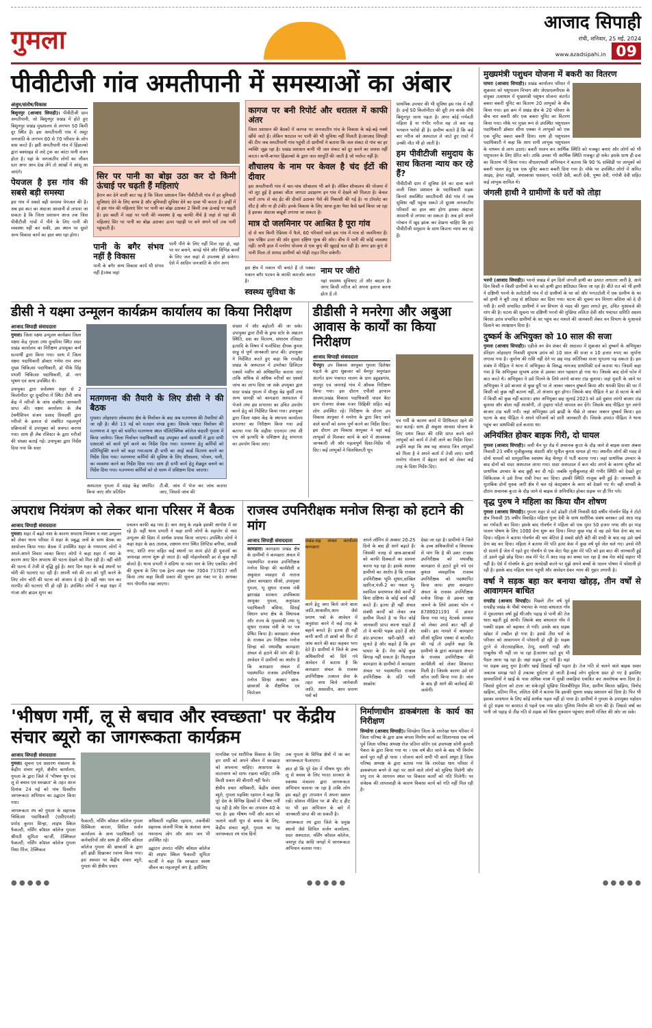गुमला
आजाद सिपाही
रांची, शनिवार, 25 मई, 2024
www.azadsipahi.in 09
पीवीटीजी गांव अमतीपानी में समस्याओं का अंबार
अंजुम/संतोष/विकास
बिशुनपुर (आजाद सिपाही)। पीवीटीजी ग्राम अमतीपानी, जो बिशुनपुर प्रखंड में होते हुए बिशुनपुर प्रखंड मुख्यालय से लगभग 50 किमी दूर स्थित है। इस अमतीपानी गांव में असुर जनजाति के लगभग 60 से 70 परिवार के लोग वास करते हैं। इसी अमतीपानी गांव में हिंडाल्को द्वारा बक्साइड से लदे ट्रक का कांटा यानी वजन होता है। यहां के जनजातीय लोगों का जीवन स्तर अगर आप देख लेंगे तो आंखों में आंसू आ जाएंगे।
पेयजल है इस गांव की सबसे बड़ी समस्या
इस गांव में सबसे बड़ी समस्या पेयजल की है। अब इस बात का अंदाजा आसानी से लगाया जा सकता है कि जिला प्रशासन आज तक जिस पीवीटीजी गांवों में पीने के लिए पानी की व्यवस्था नहीं कर सकी, उस स्थान पर दूसरे अन्य विकास कार्य का हाल क्या रहा होगा।
सिर पर पानी का बोझ उठा कर दो किमी ऊंचाई पर चढ़ती हैं महिलाएं
हैरान कर देने वाली बात यह है कि जिला प्रशासन जिन पीवीटीजी गांव में हर बुनियादी सुविधाएं देने के लिए बाध्य है और बुनियादी सुविधा देने का दावा भी करता है। उन्हीं में से इस गांव की महिलाएं सिर पर पानी का बोझ उठाकर 2 किमी तक ऊंचाई पर चढ़ती है। इस बस्ती में जहां पर पानी की व्यवस्था है वह काफी नीचे है जहां से यहां की महिलाएं सिर पर पानी का बोझ उठाकर ऊपर पहाड़ी पर बने अपने घरों तक पानी पहुंचाती हैं।
पानी के बगैर संभव नहीं है विकास
पानी के बगैर अन्य विकास कार्य भी संभव नहीं है।अब जहां
पानी पीने के लिए नहीं मिल रहा हो, वहां पर घर बनाने, कपड़े धोने और विभिन्न कार्यों के लिए जल कहां से उपलब्ध हो सकेगा। ऐसे में आदिम जनजाति के लोग अगर
कागज पर बनी रिपोर्ट और धरातल में काफी अंतर
जिला प्रशासन की बैठकों में कागज पर जनजातीय गांव के विकास के बड़े-बड़े नक्शे खींचे जाते हैं। लेकिन धरातल पर पानी की भी सुविधा नहीं मिलती है।आजाद सिपाही की टीम जब अमतीपानी गांव पहुंची तो ग्रामीणों ने बताया कि जल संकट से गांव का हर व्यक्ति जूझ रहा है। प्रखंड प्रशासन कभी भी जल संकट को दूर करने का प्रयास नहीं करता। कभी-कभार हिंडाल्को के द्वारा जल आपूर्ति की जाती है जो पर्याप्त नहीं है।
शौचालय के नाम पर केवल है चंद ईंटों की दीवार
इस अमतीपानी गांव में चार-पांच शौचालय भी बने हैं। लेकिन शौचालय की योजना में जो लूट हुई है इसका जीता जागता उदाहरण इन गांव में देखने को मिलता है। केवल चारों तरफ से चंद ईंट की दीवारें उठाकर पैसे की निकासी की गई है। ना टॉयलेट का शीट है और ना ही टंकी। इनके विकास के लिए आया हुआ पैसा कैसे खर्च किया जा रहा है इसका अंदाजा बखूबी लगाया जा सकता है।
मात्र दो जलमिनार पर आश्रित है पूरा गांव
दो से चार किमी रेडियस में फैले, 60 परिवारों वाले इस गांव में मात्र दो जलमिनार हैं। एक पश्चिम उत्तर की ओर दूसरा दक्षिण पूरब की ओर। बीच में पानी की कोई व्यवस्था नहीं। अभी हाल में मनरेगा योजना से एक कुएं की खुदाई चल रही है। अगर इस कुएं से पानी मिला तो शायद ग्रामीणों को थोड़ी राहत मिल सकेगी।
इस क्षेत्र में मकान भी बनाते हैं तो पक्का मकान बगैर पटवन के काफी कमजोर बनता है।
स्वस्थ्य सुविधा के
नाम पर जीरो
यहां स्वास्थ्य सुविधाएं तो और बदतर है। अगर किसी मरीज को अपना इलाज करना होता है तो
प्राथमिक उपचार की भी सुविधा इस गांव में नहीं है। उन्हें 50 किलोमीटर की दूरी तय करके सीधे बिशुनपुर जाना पड़ता है। अगर कोई गर्भवती महिला है या गंभीर मरीज वह तो बस वह भगवान भरोसे ही है। ग्रामीण बताते हैं कि कई बार मरीज को अस्पताल ले जाते हुए रास्ते में उनकी मौत भी हो जाती है।
हम पीवीटीजी समुदाय के साथ कितना न्याय कर रहे हैं?
पीवीटीजी ग्राम में सुविधा देने का दावा करने वाली जिला प्रशासन के पदाधिकारी सड़क किनारे अवस्थित अमतीपानी जैसे गांव में जब सुविधा नहीं पहुंचा सकते तो दूरस्थ जनजातीय परिवारों का हाल क्या होगा इसका अंदाजा आसानी से लगाया जा सकता है। अब हमे अपने गरेबान में खुद झांक कर देखना चाहिए कि हम पीवीटीजी समुदाय के साथ कितना न्याय कर रहे हैं।
डीसी ने यक्ष्मा उन्मूलन कार्यक्रम कार्यालय का किया निरीक्षण
आजाद सिपाही संवाददाता
गुमला। जिला यक्ष्मा उन्मूलन कार्यक्रम जिला यक्ष्मा केंद्र गुमला तथा दुन्दरिया स्थित सदर प्रखंड कार्यालय का निरीक्षण उपायुक्त कर्ण सत्यार्थी द्वारा किया गया। साथ में जिला यक्ष्मा पदाधिकारी डॉक्टर गणेश राम अपर मुख्य चिकित्सा पदाधिकारी, डॉ पीके सिंह प्रभारी चिकित्सा पदाधिकारी, डॉ. नाग भूषण एवं अन्य उपस्थित थे।
उपायुक्त द्वारा सर्वप्रथम शहर से 2 किलोमीटर दूर दुन्दरिया में स्थित टीवी जांच केंद्र में मरीजों के जांच संबंधित जानकारी प्राप्त की। यक्ष्मा कार्यालय के लैब टेक्नीशियन संजय प्रसाद प्रियदर्शी द्वारा मरीजों के इलाज से संबंधित महत्वपूर्ण प्रक्रियाओं से उपायुक्त को अवगत कराया गया। साथ ही लैब रजिस्टर के द्वारा मरीजों की संख्या बताई गई। उपायुक्त द्वारा निर्देश दिया गया कि सदर
मतगणना की तैयारी के लिए डीसी ने की बैठक
गुमला। लोहरदगा लोकसभा क्षेत्र के निर्वाचन के बाद अब मतगणना की तैयारियां की जा रही है। बीते 13 मई को मतदान संपन्न हुआ। जिसके पश्चात निर्वाचन की मतगणना 4 जून को चयनित मतगणना स्थल पॉलिटेक्निक कॉलेज चंदाली गुमला में किया जायेगा। जिला निर्वाचन पदाधिकारी सह उपयुक्त कर्ण सत्यार्थी ने द्वारा सभी एआरओ को कार्य पूर्ण करने का निर्देश दिया गया। मतगणना हेतु कर्मियों को प्रतिनियुक्ति करने को कहा गया।साथ ही सभी का आई कार्ड वितरण करने का निर्देश दिया गया। मतगणना कर्मियों की सुविधा के लिए शौचालय, भोजन, पानी, का व्यवस्था करने का निर्देश दिया गया। साथ ही सभी कार्य हेतु शेड्यूल बनाने का निर्देश दिया गया। मतगणना कर्मियों को दो चरण में प्रशिक्षण दिया जाएगा।
अस्पताल गुमला में संग्रह केंद्र स्थापित किया जाए और प्रतिदिन
टी.बी. जांच में भेज कर जांच कराया जाए, जिससे जांच की
संख्या में और बढ़ोतरी की जा सके। उपायुक्त द्वारा टीवी के ड्रग्स स्टोर के अद्यतन स्थिति, दवा का वितरण, संधारण रजिस्टर इत्यादि के विषय में फर्मासिस्ट दीपक कुमार साहू से पूर्ण जानकारी प्राप्त की। उपायुक्त ने निर्देशित करते हुए कहा कि रायडीह प्रखंड के अस्पताल में उपरोक्त डिजिटल एक्सरे मशीन को अधिष्ठापित कराया जाए ताकि अधिक से अधिक मरीजों का एक्सरे जांच का लाभ दिया जा सके उपयुक्त द्वारा सदर प्रखंड गुमला में मौजूद बेड कुर्सी तथा अन्य सामग्री को कामडारा अस्पताल में भेजने तथा इस सभागार का उचित उपयोग करने हेतु को निर्देशित किया गया। उपायुक्त द्वारा जिला यक्ष्मा केंद्र के स्थापना कार्यालय सभागार का निरीक्षण किया गया उन्हें बताया गया कि सहीया एएनएम तथा सी एच ओ इत्यादि के प्रशिक्षण हेतु सभागार का उपयोग किया जाए।
डीडीसी ने मनरेगा और अबुआ आवास के कार्यों का किया निरीक्षण
आजाद सिपाही संवाददाता
चैनपुर। उप विकास आयुक्त गुमला दिलेश्वर महतो के द्वारा शुक्रवार को चैनपुर अनुमंडल अंतर्गत ग्राम पंचायत मालम के ग्राम डहुडडगांव, जयपुर एवं जमगाई गांव में औचक निरीक्षण किया गया। इस दौरान एपीओ इरफान आलम,प्रखंड विकास पदाधिकारी यादव बैठा ग्राम रोजगार सेवक मंजर सिद्दिकी सहित कई लोग उपस्थित रहे। निरीक्षण के दौरान उप विकास आयुक्त ने मनरेगा के द्वारा किए जाने वाले कार्यों को समय पूर्ण करने का निर्देश दिया। इस दौरान उप विकास आयुक्त ने वहां कई लाभुकों से मिलकर कार्य के बारे में आवश्यक जानकारी ली और महत्वपूर्ण दिशा-निर्देश भी दिए। कई लाभुकों ने चिलचिलाती धूप
एवं गर्मी के कारण कार्य में शिथिलता रहने की बात बताई। साथ ही अबुआ आवास योजना के लिए प्रथम किस्त की राशि प्राप्त करने वाले लाभुकों को कार्य में तेजी लाने का निर्देश दिया। उन्होंने कहा कि अब वह आवास जिन लाभुकों को मिला है वे अपने कार्य में तेजी लाएं। साथी मनरेगा योजना में बेहतर कार्य को लेकर कई तरह के दिशा निर्देश दिए।
अपराध नियंत्रण को लेकर थाना परिसर में बैठक
आजाद सिपाही संवाददाता
गुमला। शहर में बढ़ते नशा के कारण अपराध नियंत्रण व नशा उन्मूलन को लेकर थाना परिसर में शहर के प्रबुद्ध जनों के साथ बैठक का आयोजन किया गया। बैठक में उपस्थित शहर के गणमान्य लोगों ने अपने-अपने विचार व्यक्त किया। लोगों ने कहा शहर में नशा के कारण आए दिन अपराध की घटना देखने को मिल रही है। वहीं चोरी की घटना में तेजी से वृद्धि हुई है। आए दिन शहर के कई स्थानों पर चोरी की घटनाएं घट रही है। अपनी नशे की लत को पूरी करने के लिए लोग चोरी की घटना को अंजाम दे रहे हैं। वहीं नशा पान कर मारपीट की घटनाएं भी हो रही है। उपस्थित लोगों ने कहा शहर में गांजा और ब्राउन शुगर का
प्रचलन काफी बढ़ गया है। कम आयु के लड़के इसकी आगोश में आ रहे हैं। वहीं थाना प्रभारी ने कहा सभी लोगों के सहयोग से नशा उन्मूलन की दिशा में सार्थक प्रयास किया जाएगा। उपस्थित लोगों ने कहा शहर के छठ तालाब, लक्ष्मण नगर स्थित लिप्टिस बगीचा, शास्त्री नगर, शांति नगर सहित कई स्थानों पर शाम होते ही युवाओं का जमावड़ा लगना शुरू हो जाता है। वही मोहल्लेवासी डर से कुछ नहीं बोलते हैं। थाना प्रभारी ने संदिग्ध या नशा पान के लिए एकत्रित लोगों की सूचना के लिए एक हेल्प लाइन नंबर 7004 737037 जारी किया तथा कहा किसी प्रकार की सूचना इस नंबर पर दे। आपका नाम गोपनीय रखा जाएगा।
राजस्व उपनिरीक्षक मनोज सिन्हा को हटाने की मांग
आजाद सिपाही संवाददाता
कामडारा। कामडारा प्रखंड क्षेत्र के ग्रामीणों ने कामडारा अंचल में पदस्थापित राजस्व उपनिरीक्षक मनोज सिन्हा की कार्यशैली व अकुशल व्यवहार से नाराज होकर कामडारा सीओ, उपायुक्त गुमला, भू सुधार राजस्व मंत्री झारखंड सरकार उपविकास आयुक्त गुमला, अनुमंडल पदाधिकारी बसिया, सिसई विधान सभा क्षेत्र के विधायक और राज्य के मुख्यमंत्री तथा भू सुधार राजस्व मंत्री के पर पत्र प्रेषित किया है। कामडारा अंचल के राजस्व उप निरीक्षक मनोज सिन्हा को यथाशीघ्र कामडारा अंचल से हटाने की मांग की है। आवेदन में ग्रामीणों का आरोप है कि कामडारा अंचल में पदस्थापित राजस्व उपनिरीक्षक मनोज सिन्हा अक्सर छात्र-छात्राओं के शैक्षणिक एवं नियोजन
प्रखंड-सह अंचल कार्यालय कामडारा
कार्य हेतु जमा किये जाने वाला जाति,आवासीय,आय जैसे प्रमाण पत्रो के आवेदन में अनुशंसा करने में कई तरह के बहाने बनाते हैं। इतना ही नहीं कभी कभी तो छात्रों को फिर से जांच करने की बात कहकर भगा देते हैं। ग्रामीणों ने जिले के उच्च अधिकारियों को दिये गये आवेदन में बताया है कि कामडारा अंचल के राजस्व उपनिरीक्षक तत्काल सेवा के तहत जमा किये जानेवाली जाति, आवासीय, आय प्रमाण पत्रों को
अपने लॉगिन से अक्सर 20-25 दिनो के बाद ही आगे बढ़ाते हैं। जिसकी वजह से छात्र-छात्राओं को काफी दिक्कतों का सामना करना पड़ रहा है। इसके अलावा ग्रामीणो का आरोप है कि राजस्व उपनिरीक्षक भूमि सुधार,दाखिल खारिज,पंजी-2 का नकल भू-स्वामित्व प्रमाणपत्र जैसे कार्यों में बिना दक्षिणा के कोई कार्य नहीं करते हैं। इतना ही नहीं अंचल संबंधी कार्यों को लेकर जब ग्रामीण मिलते है या फिर कोई जानकारी प्राप्त करना चाहते हैं तो वे काफी भड़क उठते हैं और डांट-डपटकर खरी-खोटी बाते सुनाते है और कहते हैं कि हम घाघरा के हैं। मेरा कोई कुछ बिगाड़ नहीं सकता है। फिलहाल कामडारा के ग्रामीणो में कामडारा अंचल पर पदस्थापित राजस्व उपनिरीक्षक के प्रति भारी आक्रोश
देखा जा रहा है। ग्रामीणो ने जिले के उच्च अधिकारियों व विधायक से मांग कि है की उक्त राजस्व उपनिरीक्षक को यथाशीघ्र कामडारा से हटाते हुये नये एवं कुशल व्यवहारिक राजस्व उपनिरीक्षक को पदस्थापित किया जाय। इधर कामडारा अंचल के राजस्व उपनिरीक्षक मनोज सिन्हा से उसका पक्ष जानने के लिये उसका फोन नं 8789021191 में डायल किया गया परंतु नेटवर्क समस्या को लेकर उनसे बात नहीं हो सकी। इस मामले में कामडारा सीओ सुप्रिया एक्का से बातचीत की गई तो उन्होंने कहा कि ग्रामीणो के द्वारा कामडारा अंचल के राजस्व उपनिरीक्षक की कार्यशैली को लेकर शिकायत मिली है। जिसके कारण उसे शॉ कॉज जारी किया गया है। जांच के बाद ही आगे की कार्रवाई की जायेगी।
'भीषण गर्मी, लू से बचाव और स्वच्छता' पर केंद्रीय संचार ब्यूरो का जागरूकता कार्यक्रम
आजाद सिपाही संवाददाता
गुमला। सूचना एवं प्रसारण मंत्रालय के केंद्रीय संचार ब्यूरो, क्षेत्रीय कार्यालय, गुमला के द्वारा जिले में 'भीषण धूप एवं लू से बचाव एवं स्वच्छता' के तहत आज दिनांक 24 मई को पांच दिवसीय जागरूकता अभियान का उद्घाटन किया गया।
जागरूकता रथ को गुमला के सहायक चिकित्सा पदाधिकारी (एसीएमओ) प्रमोद कुमार सिन्हा, लाइफ स्किल फैकल्टी, नर्सिंग कौशल कॉलेज गुमला श्रीमती सुमिता चटर्जी, टेक्निकल फैकल्टी, नर्सिंग कौशल कॉलेज गुमला निशा मिंज, टेक्निकल
फैकल्टी, नर्सिंग कौशल कॉलेज गुमला प्रिस्किला बारला, सिविल सर्जन कार्यालय के अन्य पदाधिकारी एवं कर्मचारियों और साथ ही नर्सिंग कौशल कॉलेज गुमला की छात्राओं के द्वारा हरी झंडी दिखाकर रवाना किया गया। इस अवसर पर केंद्रीय संचार ब्यूरो, गुमला की क्षेत्रीय प्रचार
अधिकारी महविश रहमान, तकनीकी सहायक अंजनी मिश्रा के अलावा अन्य गणमान्य लोग और आम जन भी उपस्थित रहे।
उद्घाटन उपरांत नर्सिंग कौशल कॉलेज की लाइफ स्किल फैकल्टी सुमिता चटर्जी ने कहा कि स्वच्छता स्वस्थ जीवन का महत्वपूर्ण अंग है, इसीलिए
मानसिक एवं शारीरिक विकास के लिए हम सभी को अपने जीवन में स्वच्छता को अपनाना चाहिए। आसपास के वातावरण को साफ रखना चाहिए ताकि किसी प्रकार की बीमारी नहीं फैले।
क्षेत्रीय प्रचार अधिकारी, केंद्रीय संचार ब्यूरो, गुमला महविश रहमान ने कहा कि पूरे देश के विभिन्न हिस्सों में भीषण गर्मी पड़ रही है और दिन का तापमान 40 के पार है। इस भीषण गर्मी और बदन को जलाने वाली धूप से बचाव के लिए, केंद्रीय संचार ब्यूरो, गुमला का यह जागरूकता रथ पांच दिनों
तक गुमला के विभिन्न क्षेत्रों में जा कर जागरूकता फैलाएगा।
ज्ञात हो कि पूरे देश में भीषण धूप और लू से बचाव के लिए भारत सरकार के स्वास्थ्य मंत्रालय द्वारा जागरूकता अभियान चलाया जा रहा है ताकि लोग इस बढ़ते हुए तापमान में अपना ख्याल रखें। सोशल मीडिया पर # बीट द हीट पर भी इस अभियान के बारे में जानकारी प्राप्त की जा सकती है।
जागरूकता रथ द्वारा जिले के प्रमुख स्थानों जैसे सिविल सर्जन कार्यालय, सदर अस्पताल, नर्सिंग कौशल कॉलेज, जशपुर रोड आदि जगहों में जागरूकता अभियान चलाया गया।
निर्माणाधीन डाकबंगला के कार्य का निरीक्षण
सिमडेगा (आजाद सिपाही)। सिमडेगा जिला के रामरेखा धाम परिसर में जिला परिषद के द्वारा डाक बंगला निर्माण कार्य का शिलान्यास एक वर्ष पूर्व जिला परिषद अध्यक्ष रोज प्रतिमा सोरेंग एवं उपाध्यक्ष सोनी कुमारी पैकरा के द्वारा किया गया था । एक वर्ष बीत जाने के बाद भी निर्माण कार्य पूरा नहीं हो पाया । योजना कार्य अभी भी कार्य अधूरा है जिला परिषद अध्यक्ष के द्वारा बताया गया कि रामरेखा धाम परिसर में डाकबंगला बनने से यहां पर आने वाले लोगों को सुविधा मिलेगी और प्रभु राम के आगमन स्थल पर विकास कार्यों को गति मिलेगी। पर संवेदक की लापरवाही के कारण विकास कार्य को गति नहीं मिल रही है।
मुख्यमंत्री पशुधन योजना में बकरी का वितरण
घाघरा (आजाद सिपाही)। प्रखंड कार्यालय परिसर में शुक्रवार को पशुपालन विभाग और जेएसएलपीएस के संयुक्त तत्वाधान में मुख्यमंत्री पशुधन योजना अंतर्गत बकरा बकरी यूनिट का वितरण 20 लाभुकों के बीच किया गया। इस क्रम में प्रखंड क्षेत्र के 20 परिवार के बीच चार बकरी और एक बकरा यूनिट का वितरण किया गया। मौके पर मुख्य रूप से उपस्थित पशुपालन पदाधिकारी डॉक्टर सीमा एक्का ने लाभुकों को एक एक यूनिट बकरा बकरी दिया। साथ ही पशुपालन पदाधिकारी ने कहा कि आप सभी लाभुक पशुपालन के माध्यम से लाभ उठाएं। बकरी पालन कर आर्थिक स्थिति को मजबूत बनाएं और लोगों को भी पशुपालन के लिए प्रेरित करें। ताकि उनका भी आर्थिक स्थिति मजबूत हो सके। इसके साथ ही दवा का वितरण भी किया गया। वीएलएफसी अभिनंदन ने बताया कि 90 % सब्सिडी पर लाभुकों को बकरी पालन हेतु एक एक यूनिट बकरा बकरी दिया गया है। मौके पर उपस्थित लोगों में अमित आइंद, हेमंत मांझी, जयप्रकाश पासवान, पार्वती देवी, बरती देवी, पुष्पा देवी, गंगोत्री देवी सहित कई लाभुक शामिल थे।
जंगली हाथी ने ग्रामीणों के घरों को तोड़ा
भरनो (आजाद सिपाही)। भरनो प्रखंड में इन दिनों जंगली हाथी का उत्पात लगातार जारी है, आये दिन किसी न किसी ग्रामीणों के घर को हाथी द्वारा क्षतिग्रस्त किया जा रहा है। बीते रात को भी हाथी ने दक्षिणी भरनो के सतौटोली गांव में दो ग्रामीणों के घर को और भगतटोली में एक ग्रामीण के घर को हाथी ने बुरी तरह से क्षतिग्रस्त कर दिया गया। घटना की सूचना वन विभाग बसिया को दे दी गयी है। सभी प्रभावित ग्रामीणों ने वन विभाग से मदद की गुहार लगाते हुए, उचित मुआवजे की मांग की है। घटना की सूचना पर दक्षिणी भरनो की मुखिया ललिता देवी और पंचायत समिति सदस्य बिरसा उरांव प्रभावित ग्रामीणों के घर पहुंच कर मामले की जानकारी लेकर वन विभाग के मुआवजे दिलाने का आश्वासन दिया है।
दुष्कर्म के अभियुक्त को 10 साल की सजा
गुमला (आजाद सिपाही)। एडीजे वन प्रेम शंकर की अदालत में शुक्रवार को दुष्कर्म के अभियुक्त सेरेंदाग लोहरदगा निवासी सुभाष उरांव को 10 साल की सजा व 10 हजार रुपए का जुर्माना लगाया गया है। जुर्माना की राशि नहीं देने पर छह माह अतिरिक्त सजा भुगतना पड़ सकता है। इस संबंध में पीड़िता ने थाना में अभियुक्त के विरुद्ध नामजद प्राथमिकी दर्ज कराया था। जिसमें कहा गया है कि अभियुक्त सुभाष उरांव से उसका जान पहचान हो गया था। जिसके बाद दोनों फोन में बात करते थे। अभियुक्त ने उसे मिलने के लिये लरंगो बाजार टांड बुलाया। जहां युवती के जाने पर अभियुक्त ने उसे बाजार से कुछ दुरी पर ले जाकर जबरन दुष्कर्म किया और धमकी दिया की घर में किसी को कुछ नहीं बताना नहीं, तो अंजाम बुरा होगा। जिसके बाद पीड़िता ने डर से घटना के बारे में किसी को कुछ नहीं बताया। इधर अभियुक्त छह जुलाई 2023 को उसे दुबारा लरंगो बाजार टांड बुलाया और बोला नहीं आओगी, तो तुम्हारा फोटो वायरल कर देंगे। जिसके बाद पीड़िता पुन लरंगो बाजार टांड चली गयी। जहां अभियुक्त उसे झाड़ी के पीछे ले जाकर जबरन दुष्कर्म किया। इस घटना के बाद पीड़िता ने अपने परिजनों को सारी जानकारी दी। जिसके उपरांत पीड़िता ने थाना पहुंच कर प्राथमिकी दर्ज कराया था।
अनियंत्रित होकर बाइक गिरी, दो घायल
गुमला (आजाद सिपाही)। जारी चैन पुर रोड में अचानक कुत्ता के दौड़ जाने से बाइक सवार अंबवा निवासी 23 वर्षीय मुजीबुल्लाह अंसारी और सुनील कुमार घायल हो गए। स्थानीय लोगों की मदद से दोनों घायलों को सामुदायिक स्वास्थ्य केंद्र चैनपुर में भर्ती कराया गया। जहां प्राथमिक उपचार के बाद दोनों को सदर अस्पताल लाया गया। सदर अस्पताल में कम चोट लगने के कारण सुनील को प्राथमिक उपचार के बाद छुट्टी कर दी गई। जबकि मुजीबुल्लाह की गंभीर स्थिति को देखते हुए चिकित्सक ने उसे रिम्स रांची रेफर कर दिया। उसकी स्थिति नाजुक बनी हुई है। जानकारी के मुताबिक दोनों युवक जारी क्षेत्र में चल रहे कंस्ट्रक्शन के काम को देखने गए थे। वही वापसी के दौरान अचानक कुत्ता के दौड़ जाने से बाइक से अनियंत्रित होकर सड़क पर ही गिर गये।
वृद्ध पुरुष ने महिला का किया यौन शोषण
गुमला (आजाद सिपाही)। गुमला शहर से सटे ढोढरी टोली निवासी 60 वर्षीय गोवर्धन सिंह ने टोटो क्षेत्र निवासी 35 वर्षीय विवाहित महिला पूजा देवी के साथ शारीरिक संबंध बनाकर उसे आठ माह का गर्भवती कर दिया। इसके बाद गोवर्धन ने महिला को एक मुश्त 50 हजार नगद और हर माह पालन पोषण के लिए 1000 देना शुरू कर दिया। विगत कुछ माह से वह उसे पैसा देना बंद कर दिया। महिला ने बताया गोवर्धन की चार बेटियां हैं सबसे छोटी बेटी की शादी के बाद वह उसे खर्च देना बंद कर दिया। महिला ने बताया मेरे पति हत्या केस में कुछ वर्ष पूर्व जेल चले गए। उनसे मेरी दो संताने हैं जेल में रहते हुए गोवर्धन से एक बेटा पैदा हुआ मेरे पति को इस बात की जानकारी हुई तो उसने मुझे छोड़ दिया। अब मेरे पेट में आठ माह का बच्चा पल रहा है अब मेरा कोई सहारा भी नहीं है। ऐसे में गोवर्धन के द्वारा अनदेखी करने पर मुझे अपने बच्चों के पालन पोषण में परेशानी हो रही है। इसके बाद महिला थाना पहुंची और आवेदन देकर न्याय की गुहार लगायी है।
वर्षा ने सड़क बहा कर बनाया खोहड़, तीन वर्षों से आवागमन बाधित
रायडीह (आजाद सिपाही)। पिछले तीन वर्ष पूर्व रायडीह प्रखंड के पीबो पंचायत के मरदा बाघलता गाँव में मूसलाधार वर्षा हुई थी।और पहाड़ से पानी की तेज धारा बहती हुई आयी। जिसके बाद बाघलता गाँव में पक्की सड़क को बहाकर ले गयी। उसके बाद सड़क खोढर में तब्दील हो गया है। इससे तीस घरों के परिवार को आवागमन में परेशानी हो रही है। सड़क टूटने से मोटरसाइकिल, टेम्पू, सवारी गाड़ी और एम्बुलेंस भी नहीं जा पा रहा है।साधन रहते हुए भी पैदल जाना पड़ रहा है। जहां सड़क टूट गयी है। वहां पर सड़क ढालू नुमा है।और खाई दिखाई नहीं पड़ता है। तेज गति से चलने वाले बाइक सवार जबतक समझ पाते हैं तबतक दुर्घटना हो जाती है।कई लोग दुर्घटना ग्रस्त हो गए है इसलिए ग्रामवासियों ने खाई के पास अधिक मात्रा में सुखी लकड़ियां एकत्रित कर अवरोधक बना दिया है। जिससे दुर्घटना को टाला जा सके।पूर्व मुखिया सिलबीरियुस मिंज, ग्रामीण बिरसा खड़िया, विनोद खड़िया, प्रतिमा मिंज, ललिता देवी ने बताया कि इसकी सूचना प्रखंड प्रशासन को दिया है। फिर भी इसका समाधान के लिए कोई सार्थक पहल नहीं हो पाया है। ग्रामीणों ने गुमला के उपायुक्त महोदय से टूटे सड़क पर बरसात से पहले एक नया छोटा पुलिया निर्माण की मांग की है। जिससे वर्षा का पानी जो पहाड़ से तीव्र गति से सड़क को बिना नुकसान पहुंचाए अपनी मंजिल की ओर जा सके।
● ● ● ● ● ● ● ● ● ● ● ● ● ● ●